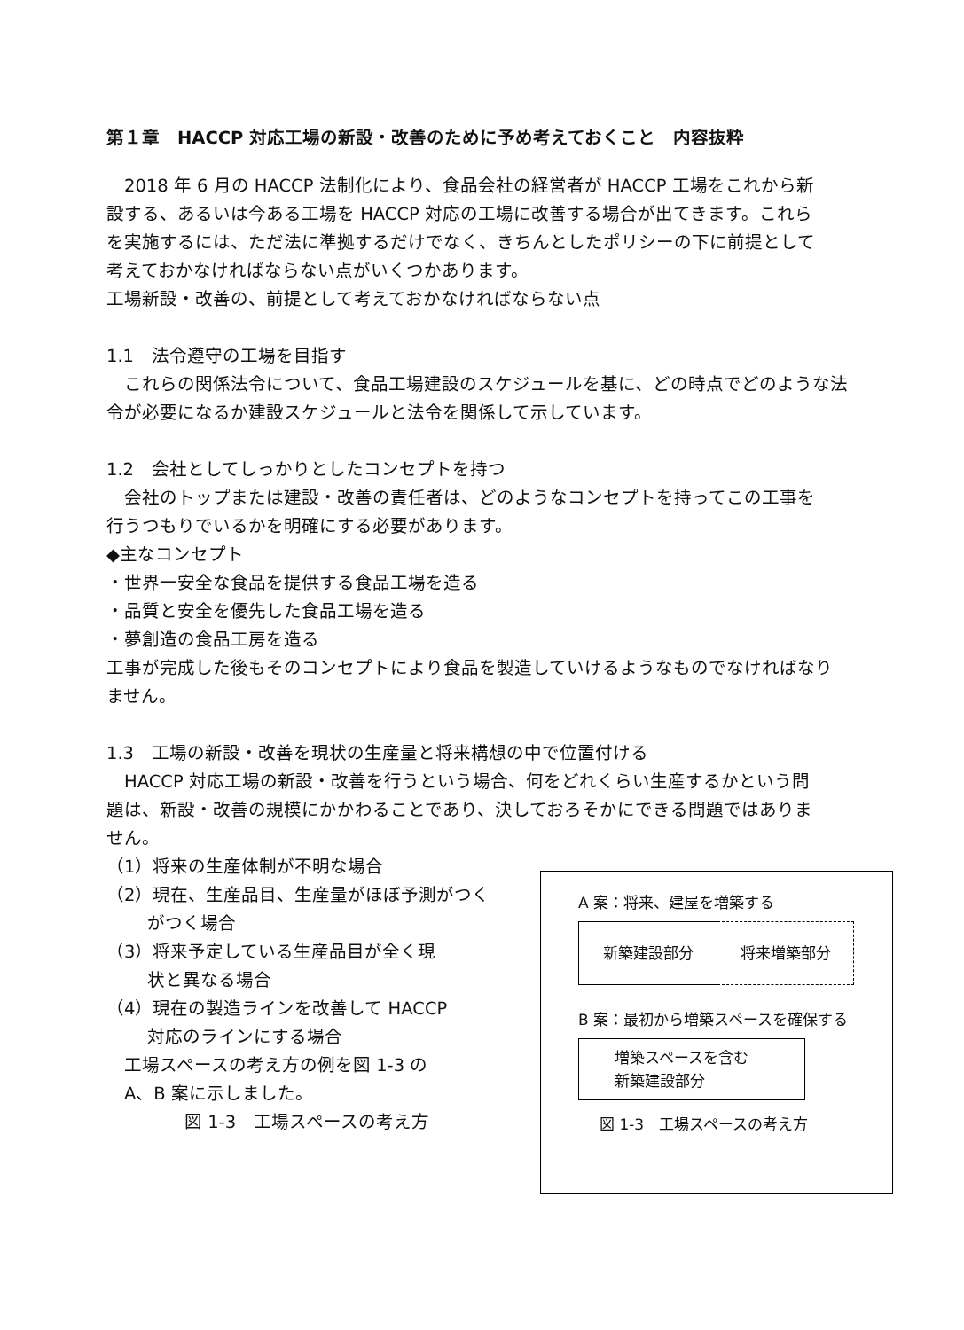第１章　HACCP 対応工場の新設・改善のために予め考えておくこと　内容抜粋
　2018 年 6 月の HACCP 法制化により、食品会社の経営者が HACCP 工場をこれから新
設する、あるいは今ある工場を HACCP 対応の工場に改善する場合が出てきます。これら
を実施するには、ただ法に準拠するだけでなく、きちんとしたポリシーの下に前提として
考えておかなければならない点がいくつかあります。
工場新設・改善の、前提として考えておかなければならない点
1.1　法令遵守の工場を目指す
　これらの関係法令について、食品工場建設のスケジュールを基に、どの時点でどのような法
令が必要になるか建設スケジュールと法令を関係して示しています。
1.2　会社としてしっかりとしたコンセプトを持つ
　会社のトップまたは建設・改善の責任者は、どのようなコンセプトを持ってこの工事を
行うつもりでいるかを明確にする必要があります。
◆主なコンセプト
・世界一安全な食品を提供する食品工場を造る
・品質と安全を優先した食品工場を造る
・夢創造の食品工房を造る
工事が完成した後もそのコンセプトにより食品を製造していけるようなものでなければなり
ません。
1.3　工場の新設・改善を現状の生産量と将来構想の中で位置付ける
　HACCP 対応工場の新設・改善を行うという場合、何をどれくらい生産するかという問
題は、新設・改善の規模にかかわることであり、決しておろそかにできる問題ではありま
せん。
（1）将来の生産体制が不明な場合
（2）現在、生産品目、生産量がほぼ予測がつく
　　 がつく場合
（3）将来予定している生産品目が全く現
　　 状と異なる場合
（4）現在の製造ラインを改善して HACCP
　　 対応のラインにする場合
　工場スペースの考え方の例を図 1-3 の
　A、B 案に示しました。
図 1-3　工場スペースの考え方
A 案：将来、建屋を増築する
新築建設部分 将来増築部分
B 案：最初から増築スペースを確保する
増築スペースを含む
新築建設部分
図 1-3　工場スペースの考え方